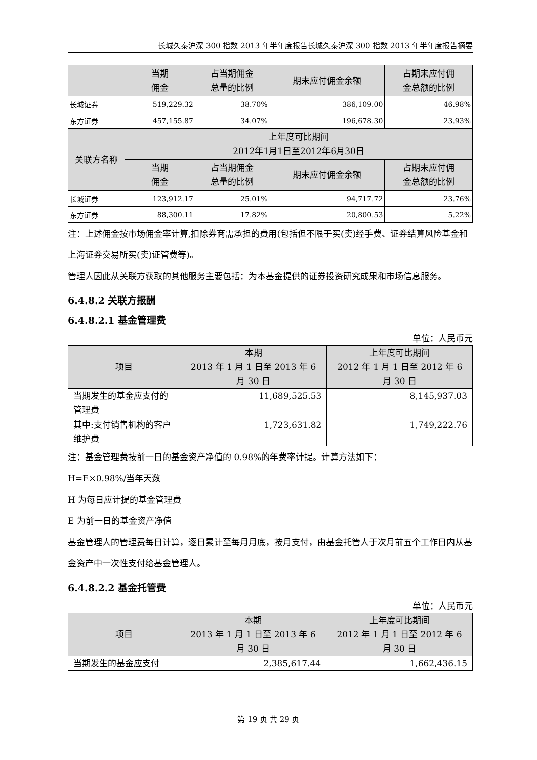长城久泰沪深 300 指数 2013 年半年度报告长城久泰沪深 300 指数 2013 年半年度报告摘要
| | 当期 佣金 | 占当期佣金 总量的比例 | 期末应付佣金余额 | 占期末应付佣 金总额的比例 |
| --- | --- | --- | --- | --- |
| 长城证券 | 519,229.32 | 38.70% | 386,109.00 | 46.98% |
| 东方证券 | 457,155.87 | 34.07% | 196,678.30 | 23.93% |
| 关联方名称 | 上年度可比期间 2012年1月1日至2012年6月30日 | | | |
| | 当期 佣金 | 占当期佣金 总量的比例 | 期末应付佣金余额 | 占期末应付佣 金总额的比例 |
| 长城证券 | 123,912.17 | 25.01% | 94,717.72 | 23.76% |
| 东方证券 | 88,300.11 | 17.82% | 20,800.53 | 5.22% |
注：上述佣金按市场佣金率计算,扣除券商需承担的费用(包括但不限于买(卖)经手费、证券结算风险基金和上海证券交易所买(卖)证管费等)。
管理人因此从关联方获取的其他服务主要包括：为本基金提供的证券投资研究成果和市场信息服务。
6.4.8.2 关联方报酬
6.4.8.2.1 基金管理费
单位：人民币元
| 项目 | 本期 2013 年 1 月 1 日至 2013 年 6 月 30 日 | 上年度可比期间 2012 年 1 月 1 日至 2012 年 6 月 30 日 |
| --- | --- | --- |
| 当期发生的基金应支付的管理费 | 11,689,525.53 | 8,145,937.03 |
| 其中:支付销售机构的客户维护费 | 1,723,631.82 | 1,749,222.76 |
注：基金管理费按前一日的基金资产净值的 0.98%的年费率计提。计算方法如下：
H=E×0.98%/当年天数
H 为每日应计提的基金管理费
E 为前一日的基金资产净值
基金管理人的管理费每日计算，逐日累计至每月月底，按月支付，由基金托管人于次月前五个工作日内从基金资产中一次性支付给基金管理人。
6.4.8.2.2 基金托管费
单位：人民币元
| 项目 | 本期 2013 年 1 月 1 日至 2013 年 6 月 30 日 | 上年度可比期间 2012 年 1 月 1 日至 2012 年 6 月 30 日 |
| --- | --- | --- |
| 当期发生的基金应支付 | 2,385,617.44 | 1,662,436.15 |
第 19 页 共 29 页